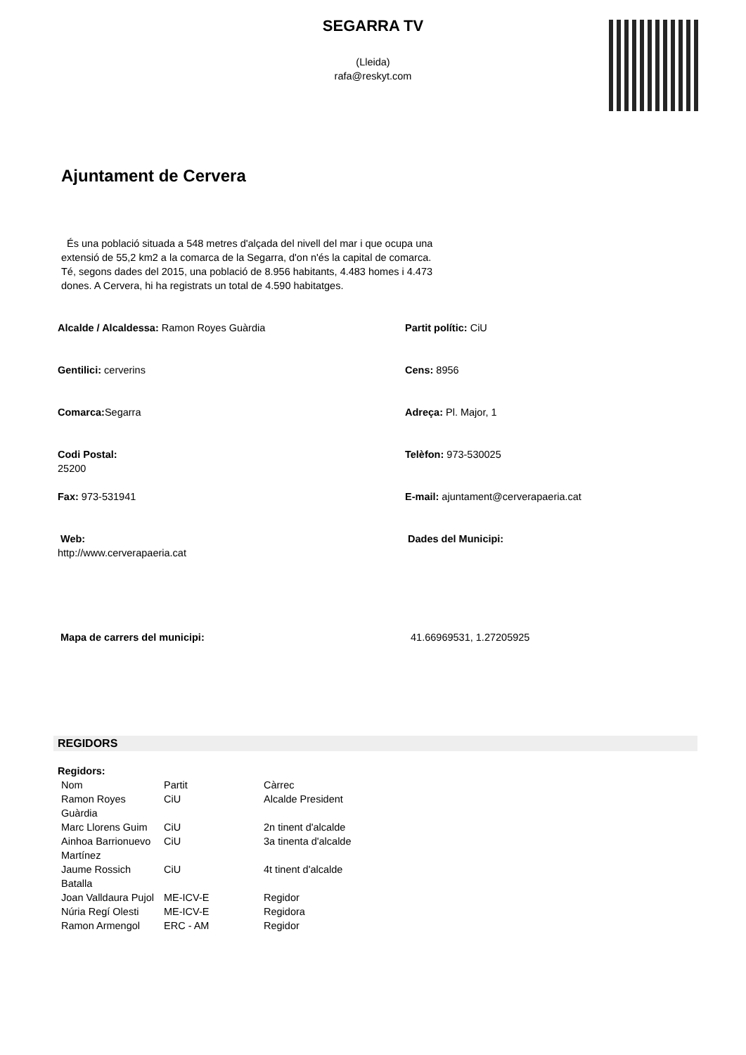SEGARRA TV
(Lleida)
rafa@reskyt.com
Ajuntament de Cervera
És una població situada a 548 metres d'alçada del nivell del mar i que ocupa una extensió de 55,2 km2 a la comarca de la Segarra, d'on n'és la capital de comarca. Té, segons dades del 2015, una població de 8.956 habitants, 4.483 homes i 4.473 dones. A Cervera, hi ha registrats un total de 4.590 habitatges.
Alcalde / Alcaldessa: Ramon Royes Guàrdia
Partit polític: CiU
Gentilici: cerverins
Cens: 8956
Comarca: Segarra
Adreça: Pl. Major, 1
Codi Postal:
25200
Telèfon: 973-530025
Fax: 973-531941
E-mail: ajuntament@cerverapaeria.cat
Web:
http://www.cerverapaeria.cat
Dades del Municipi:
Mapa de carrers del municipi:
41.66969531, 1.27205925
REGIDORS
Regidors:
| Nom | Partit | Càrrec |
| Ramon Royes Guàrdia | CiU | Alcalde President |
| Marc Llorens Guim | CiU | 2n tinent d'alcalde |
| Ainhoa Barrionuevo Martínez | CiU | 3a tinenta d'alcalde |
| Jaume Rossich Batalla | CiU | 4t tinent d'alcalde |
| Joan Valldaura Pujol | ME-ICV-E | Regidor |
| Núria Regí Olesti | ME-ICV-E | Regidora |
| Ramon Armengol | ERC - AM | Regidor |